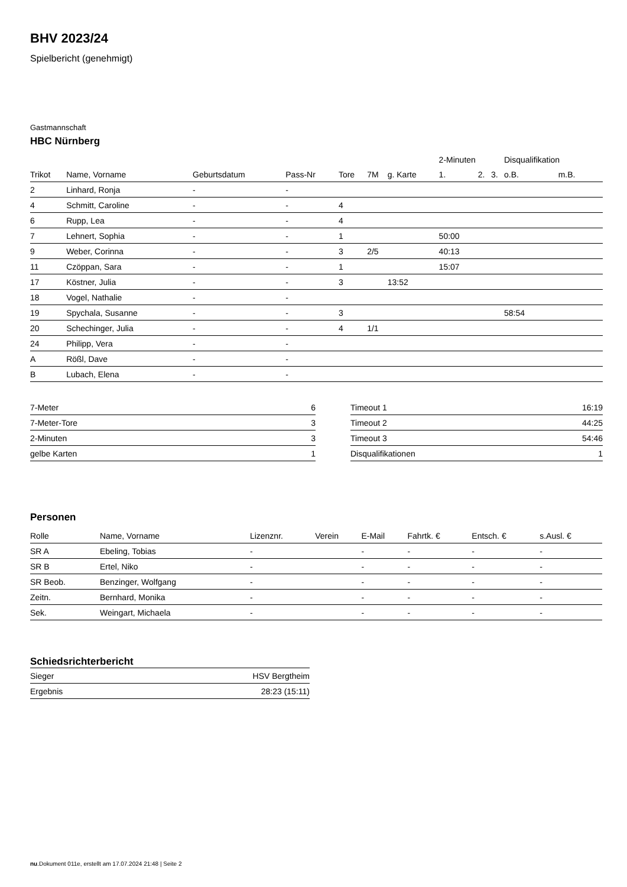BHV 2023/24
Spielbericht (genehmigt)
Gastmannschaft
HBC Nürnberg
| | | | | | | | 2-Minuten | | | Disqualifikation | |
| --- | --- | --- | --- | --- | --- | --- | --- | --- | --- | --- | --- |
| Trikot | Name, Vorname | Geburtsdatum | Pass-Nr | Tore | 7M | g. Karte | 1. | 2. | 3. | o.B. | m.B. |
| 2 | Linhard, Ronja | - | - | | | | | | | | |
| 4 | Schmitt, Caroline | - | - | 4 | | | | | | | |
| 6 | Rupp, Lea | - | - | 4 | | | | | | | |
| 7 | Lehnert, Sophia | - | - | 1 | | | 50:00 | | | | |
| 9 | Weber, Corinna | - | - | 3 | 2/5 | | 40:13 | | | | |
| 11 | Czöppan, Sara | - | - | 1 | | | 15:07 | | | | |
| 17 | Köstner, Julia | - | - | 3 | | 13:52 | | | | | |
| 18 | Vogel, Nathalie | - | - | | | | | | | | |
| 19 | Spychala, Susanne | - | - | 3 | | | | | | 58:54 | |
| 20 | Schechinger, Julia | - | - | 4 | 1/1 | | | | | | |
| 24 | Philipp, Vera | - | - | | | | | | | | |
| A | Rößl, Dave | - | - | | | | | | | | |
| B | Lubach, Elena | - | - | | | | | | | | |
| 7-Meter | 6 |
| 7-Meter-Tore | 3 |
| 2-Minuten | 3 |
| gelbe Karten | 1 |
| Timeout 1 | 16:19 |
| Timeout 2 | 44:25 |
| Timeout 3 | 54:46 |
| Disqualifikationen | 1 |
Personen
| Rolle | Name, Vorname | Lizenznr. | Verein | E-Mail | Fahrtk. € | Entsch. € | s.Ausl. € |
| --- | --- | --- | --- | --- | --- | --- | --- |
| SR A | Ebeling, Tobias | - | | - | - | - | - |
| SR B | Ertel, Niko | - | | - | - | - | - |
| SR Beob. | Benzinger, Wolfgang | - | | - | - | - | - |
| Zeitn. | Bernhard, Monika | - | | - | - | - | - |
| Sek. | Weingart, Michaela | - | | - | - | - | - |
Schiedsrichterbericht
| Sieger | HSV Bergtheim |
| Ergebnis | 28:23 (15:11) |
nu.Dokument 011e, erstellt am 17.07.2024 21:48 | Seite 2